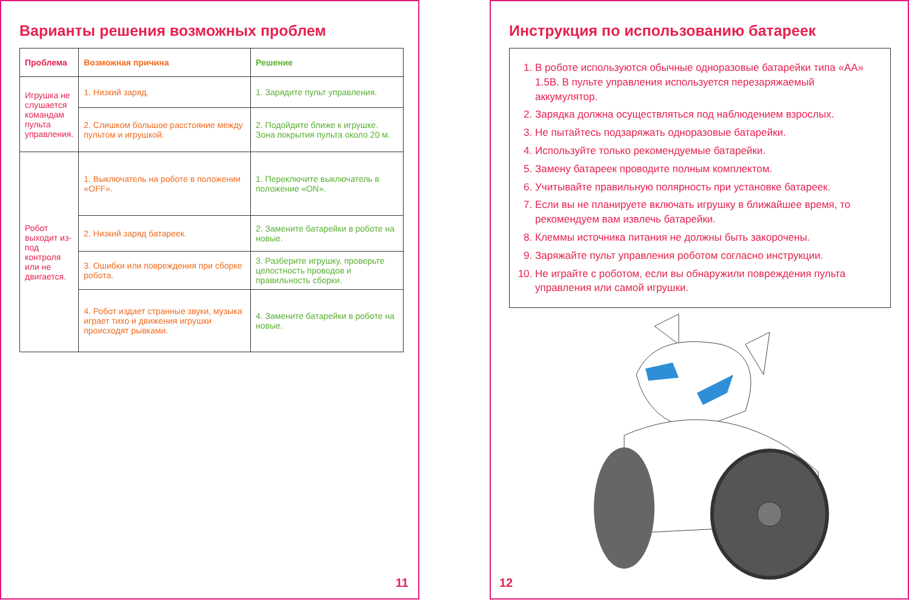Варианты решения возможных проблем
| Проблема | Возможная причина | Решение |
| --- | --- | --- |
| Игрушка не слушается командам пульта управления. | 1. Низкий заряд. | 1. Зарядите пульт управления. |
| | 2. Слишком большое расстояние между пультом и игрушкой. | 2. Подойдите ближе к игрушке. Зона покрытия пульта около 20 м. |
| Робот выходит из-под контроля или не двигается. | 1. Выключатель на роботе в положении «OFF». | 1. Переключите выключатель в положение «ON». |
| | 2. Низкий заряд батареек. | 2. Замените батарейки в роботе на новые. |
| | 3. Ошибки или повреждения при сборке робота. | 3. Разберите игрушку, проверьте целостность проводов и правильность сборки. |
| | 4. Робот издает странные звуки, музыка играет тихо и движения игрушки происходят рывками. | 4. Замените батарейки в роботе на новые. |
11
Инструкция по использованию батареек
1. В роботе используются обычные одноразовые батарейки типа «АА» 1.5В. В пульте управления используется перезаряжаемый аккумулятор.
2. Зарядка должна осуществляться под наблюдением взрослых.
3. Не пытайтесь подзаряжать одноразовые батарейки.
4. Используйте только рекомендуемые батарейки.
5. Замену батареек проводите полным комплектом.
6. Учитывайте правильную полярность при установке батареек.
7. Если вы не планируете включать игрушку в ближайшее время, то рекомендуем вам извлечь батарейки.
8. Клеммы источника питания не должны быть закорочены.
9. Заряжайте пульт управления роботом согласно инструкции.
10. Не играйте с роботом, если вы обнаружили повреждения пульта управления или самой игрушки.
12